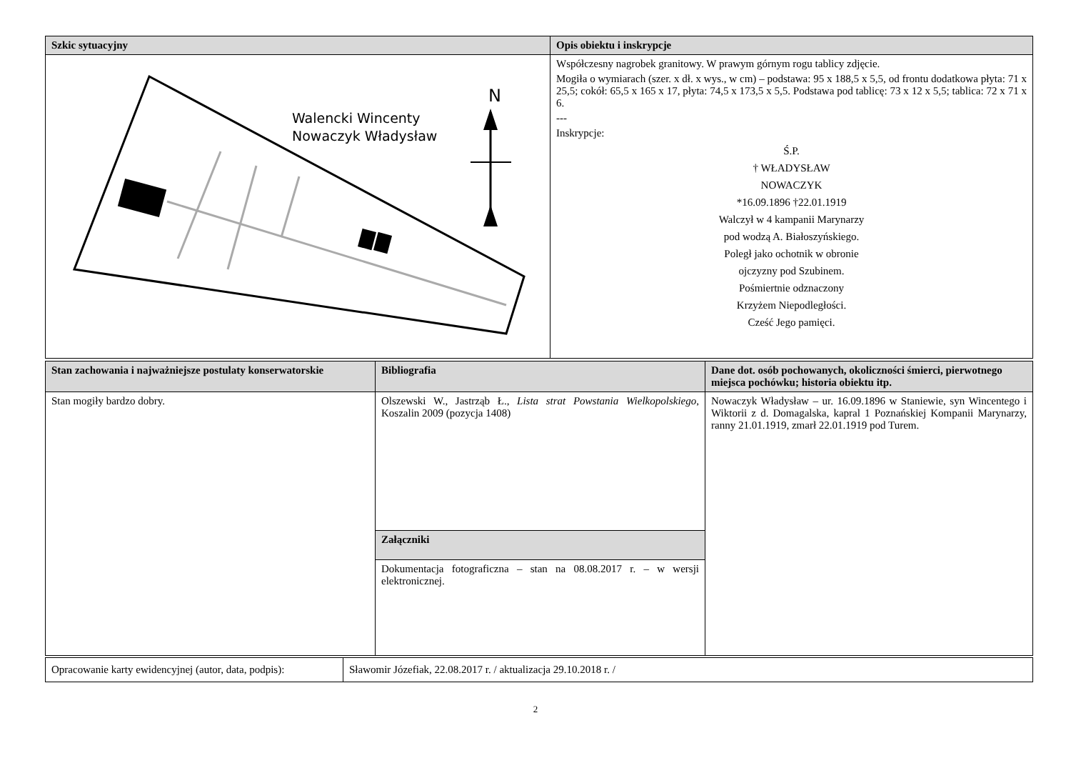| Szkic sytuacyjny | Opis obiektu i inskrypcje |
| --- | --- |
| Walencki Wincenty Nowaczyk Władysław N | Współczesny nagrobek granitowy. W prawym górnym rogu tablicy zdjęcie. Mogiła o wymiarach (szer. x dł. x wys., w cm) – podstawa: 95 x 188,5 x 5,5, od frontu dodatkowa płyta: 71 x 25,5; cokół: 65,5 x 165 x 17, płyta: 74,5 x 173,5 x 5,5. Podstawa pod tablicę: 73 x 12 x 5,5; tablica: 72 x 71 x 6. --- Inskrypcje: Ś.P. † WŁADYSŁAW NOWACZYK *16.09.1896 †22.01.1919 Walczył w 4 kampanii Marynarzy pod wodzą A. Białoszyńskiego. Poległ jako ochotnik w obronie ojczyzny pod Szubinem. Pośmiertnie odznaczony Krzyżem Niepodległości. Cześć Jego pamięci. |
| Stan zachowania i najważniejsze postulaty konserwatorskie | Bibliografia | Dane dot. osób pochowanych, okoliczności śmierci, pierwotnego miejsca pochówku; historia obiektu itp. |
| --- | --- | --- |
| Stan mogiły bardzo dobry. | Olszewski W., Jastrząb Ł., Lista strat Powstania Wielkopolskiego , Koszalin 2009 (pozycja 1408) | Nowaczyk Władysław – ur. 16.09.1896 w Staniewie, syn Wincentego i Wiktorii z d. Domagalska, kapral 1 Poznańskiej Kompanii Marynarzy, ranny 21.01.1919, zmarł 22.01.1919 pod Turem. |
| | Załączniki | |
| | Dokumentacja fotograficzna – stan na 08.08.2017 r. – w wersji elektronicznej. | |
| Opracowanie karty ewidencyjnej (autor, data, podpis): | Sławomir Józefiak, 22.08.2017 r. / aktualizacja 29.10.2018 r. / |
2